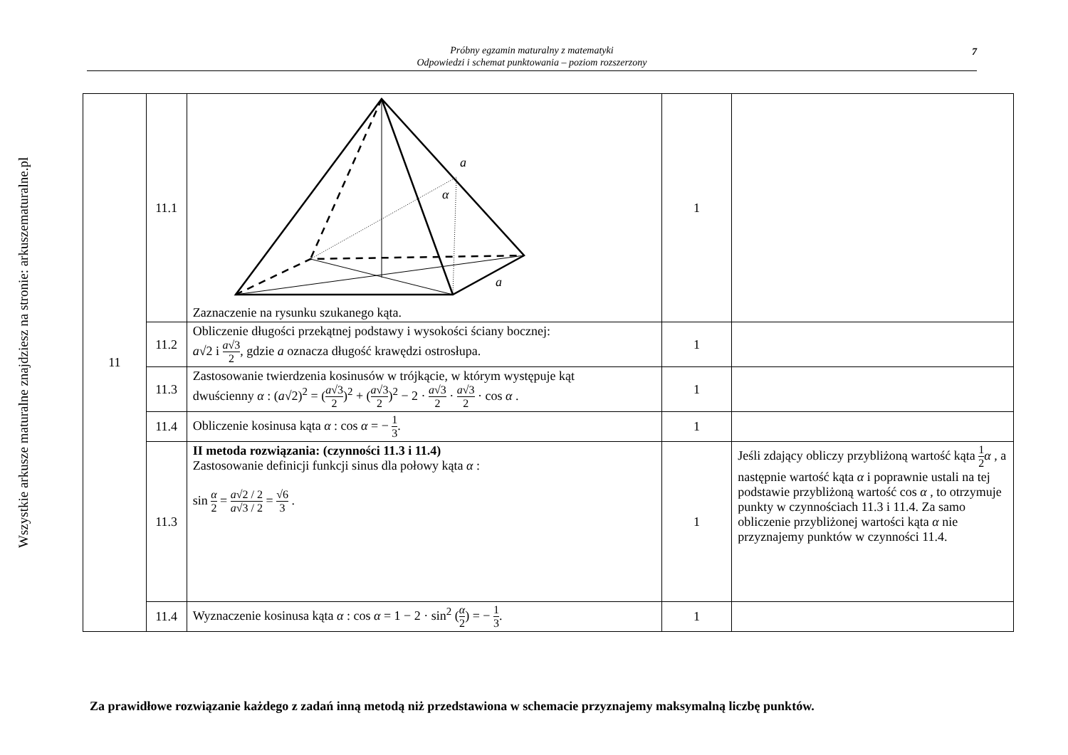Wszystkie arkusze maturalne znajdziesz na stronie: arkuszematuralne.pl
Próbny egzamin maturalny z matematyki
Odpowiedzi i schemat punktowania – poziom rozszerzony
7
| 11 | 11.1 | a α a Zaznaczenie na rysunku szukanego kąta. | 1 | |
| | 11.2 | Obliczenie długości przekątnej podstawy i wysokości ściany bocznej: a √2 i a √3 2 , gdzie a oznacza długość krawędzi ostrosłupa. | 1 | |
| | 11.3 | Zastosowanie twierdzenia kosinusów w trójkącie, w którym występuje kąt dwuścienny α : ( a √2)<sup>2</sup> = ( a √3 2 )<sup>2</sup> + ( a √3 2 )<sup>2</sup> − 2 · a √3 2 · a √3 2 · cos α . | 1 | |
| | 11.4 | Obliczenie kosinusa kąta α : cos α = − 1 3 . | 1 | |
| | 11.3 | II metoda rozwiązania: (czynności 11.3 i 11.4) Zastosowanie definicji funkcji sinus dla połowy kąta α : sin α 2 = a √2 / 2 a √3 / 2 = √6 3 . | 1 | Jeśli zdający obliczy przybliżoną wartość kąta 1 2 α , a następnie wartość kąta α i poprawnie ustali na tej podstawie przybliżoną wartość cos α , to otrzymuje punkty w czynnościach 11.3 i 11.4. Za samo obliczenie przybliżonej wartości kąta α nie przyznajemy punktów w czynności 11.4. |
| | 11.4 | Wyznaczenie kosinusa kąta α : cos α = 1 − 2 · sin<sup>2</sup> ( α 2 ) = − 1 3 . | 1 | |
Za prawidłowe rozwiązanie każdego z zadań inną metodą niż przedstawiona w schemacie przyznajemy maksymalną liczbę punktów.